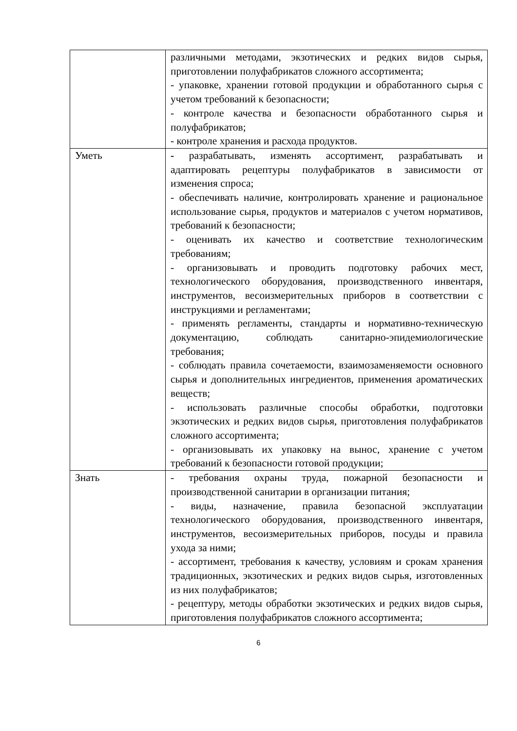| | различными методами, экзотических и редких видов сырья, приготовлении полуфабрикатов сложного ассортимента; - упаковке, хранении готовой продукции и обработанного сырья с учетом требований к безопасности; - контроле качества и безопасности обработанного сырья и полуфабрикатов; - контроле хранения и расхода продуктов. |
| Уметь | - разрабатывать, изменять ассортимент, разрабатывать и адаптировать рецептуры полуфабрикатов в зависимости от изменения спроса; - обеспечивать наличие, контролировать хранение и рациональное использование сырья, продуктов и материалов с учетом нормативов, требований к безопасности; - оценивать их качество и соответствие технологическим требованиям; - организовывать и проводить подготовку рабочих мест, технологического оборудования, производственного инвентаря, инструментов, весоизмерительных приборов в соответствии с инструкциями и регламентами; - применять регламенты, стандарты и нормативно-техническую документацию, соблюдать санитарно-эпидемиологические требования; - соблюдать правила сочетаемости, взаимозаменяемости основного сырья и дополнительных ингредиентов, применения ароматических веществ; - использовать различные способы обработки, подготовки экзотических и редких видов сырья, приготовления полуфабрикатов сложного ассортимента; - организовывать их упаковку на вынос, хранение с учетом требований к безопасности готовой продукции; |
| Знать | - требования охраны труда, пожарной безопасности и производственной санитарии в организации питания; - виды, назначение, правила безопасной эксплуатации технологического оборудования, производственного инвентаря, инструментов, весоизмерительных приборов, посуды и правила ухода за ними; - ассортимент, требования к качеству, условиям и срокам хранения традиционных, экзотических и редких видов сырья, изготовленных из них полуфабрикатов; - рецептуру, методы обработки экзотических и редких видов сырья, приготовления полуфабрикатов сложного ассортимента; |
6